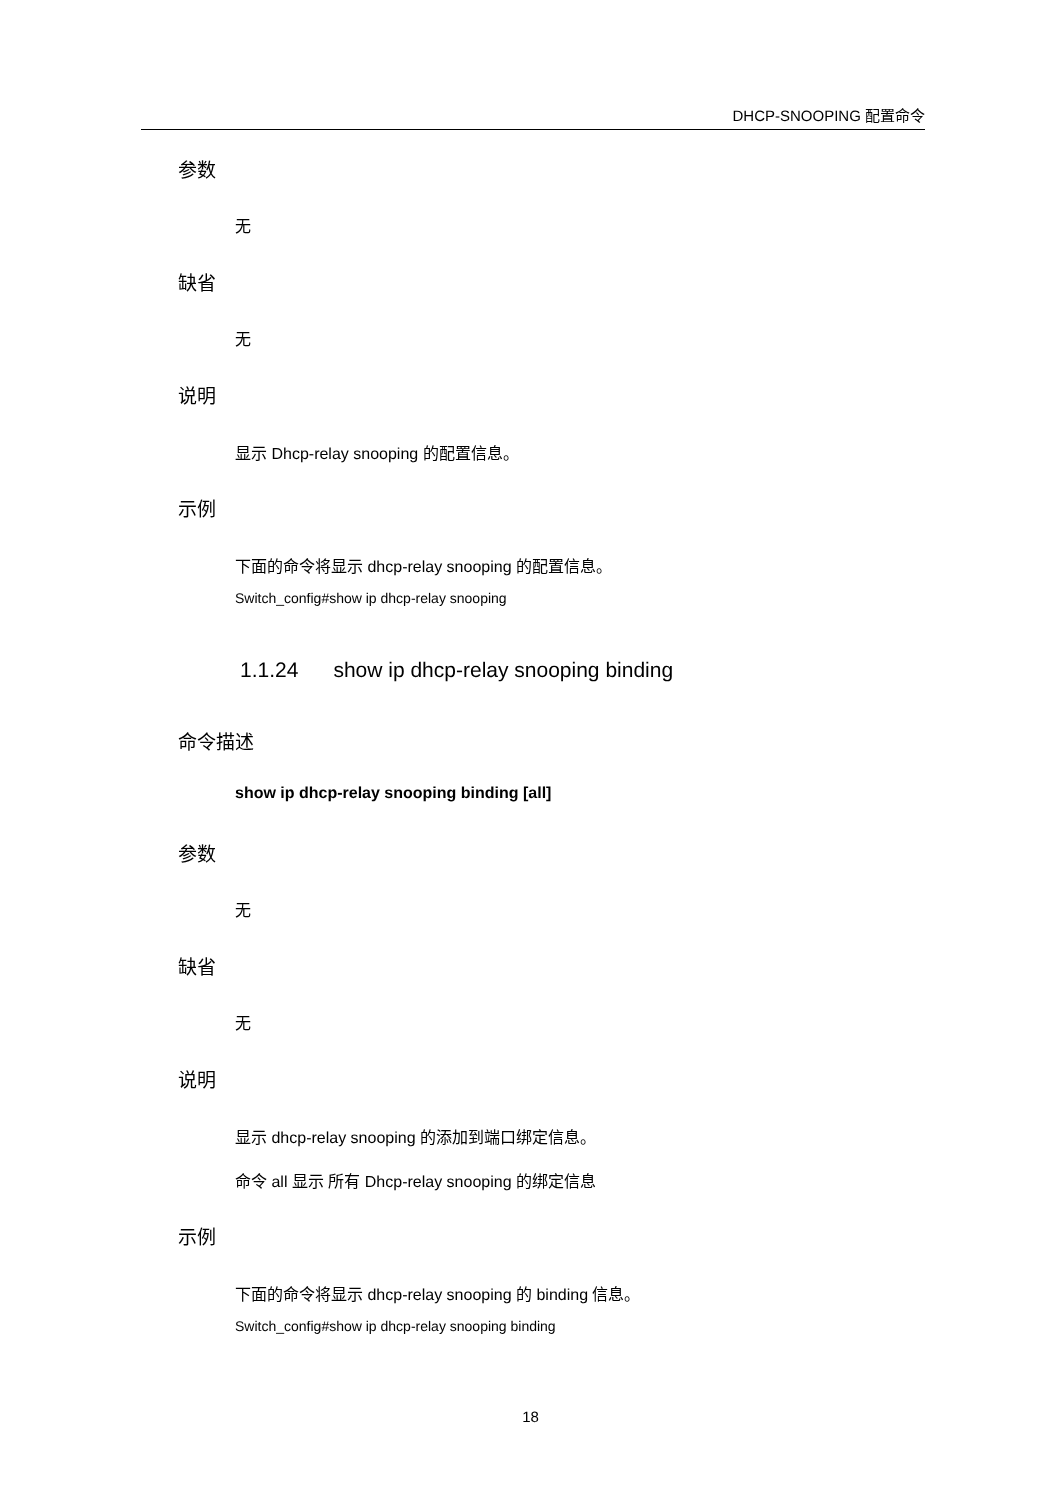DHCP-SNOOPING 配置命令
参数
无
缺省
无
说明
显示 Dhcp-relay snooping 的配置信息。
示例
下面的命令将显示 dhcp-relay snooping 的配置信息。
Switch_config#show ip dhcp-relay snooping
1.1.24 show ip dhcp-relay snooping binding
命令描述
show ip dhcp-relay snooping binding [all]
参数
无
缺省
无
说明
显示 dhcp-relay snooping 的添加到端口绑定信息。
命令 all 显示 所有 Dhcp-relay snooping 的绑定信息
示例
下面的命令将显示 dhcp-relay snooping 的 binding 信息。
Switch_config#show ip dhcp-relay snooping binding
18